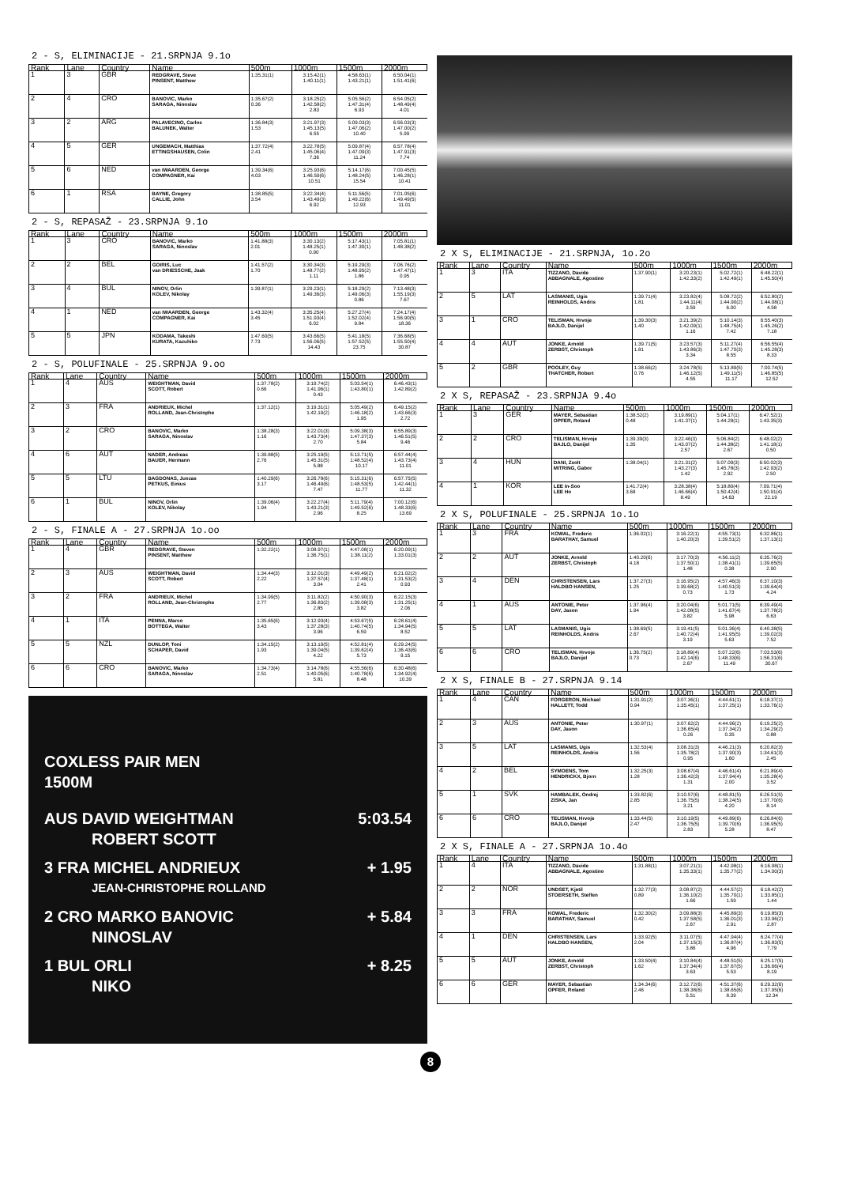2 - S, ELIMINACIJE - 21.SRPNJA 9.1o
| Rank | Lane | Country | Name | 500m | 1000m | 1500m | 2000m |
| --- | --- | --- | --- | --- | --- | --- | --- |
| 1 | 3 | GBR | REDGRAVE, Steve PINSENT, Matthew | 1:35.31(1) | 3:15.42(1) 1:40.11(1) | 4:58.63(1) 1:43.21(1) | 6:50.04(1) 1:51.41(6) |
| 2 | 4 | CRO | BANOVIC, Marko SARAGA, Ninoslav | 1:35.67(2) 0.36 | 3:18.25(2) 1:42.58(2) 2.83 | 5:05.56(2) 1:47.31(4) 6.93 | 6:54.05(2) 1:48.49(4) 4.01 |
| 3 | 2 | ARG | PALAVECINO, Carlos BALUNEK, Walter | 1:36.84(3) 1.53 | 3:21.97(3) 1:45.13(5) 6.55 | 5:09.03(3) 1:47.06(2) 10.40 | 6:56.03(3) 1:47.00(2) 5.99 |
| 4 | 5 | GER | UNGEMACH, Matthias ETTINGSHAUSEN, Colin | 1:37.72(4) 2.41 | 3:22.78(5) 1:45.06(4) 7.36 | 5:09.87(4) 1:47.09(3) 11.24 | 6:57.78(4) 1:47.91(3) 7.74 |
| 5 | 6 | NED | van IWAARDEN, George COMPAGNER, Kai | 1:39.34(6) 4.03 | 3:25.93(6) 1:46.59(6) 10.51 | 5:14.17(6) 1:48.24(5) 15.54 | 7:00.45(5) 1:46.28(1) 10.41 |
| 6 | 1 | RSA | BAYNE, Gregory CALLIE, John | 1:38.85(5) 3.54 | 3:22.34(4) 1:43.49(3) 6.92 | 5:11.56(5) 1:49.22(6) 12.93 | 7:01.05(6) 1:49.49(5) 11.01 |
2 - S, REPASAŽ - 23.SRPNJA 9.1o
| Rank | Lane | Country | Name | 500m | 1000m | 1500m | 2000m |
| --- | --- | --- | --- | --- | --- | --- | --- |
| 1 | 3 | CRO | BANOVIC, Marko SARAGA, Ninoslav | 1:41.88(3) 2.01 | 3:30.13(2) 1:48.25(1) 0.90 | 5:17.43(1) 1:47.30(1) | 7:05.81(1) 1:48.38(2) |
| 2 | 2 | BEL | GOIRIS, Luc van DRIESSCHE, Jaak | 1:41.57(2) 1.70 | 3:30.34(3) 1:48.77(2) 1.11 | 5:19.29(3) 1:48.95(2) 1.86 | 7:06.76(2) 1:47.47(1) 0.95 |
| 3 | 4 | BUL | NINOV, Orlin KOLEV, Nikolay | 1:39.87(1) | 3:29.23(1) 1:49.36(3) | 5:18.29(2) 1:49.06(3) 0.86 | 7:13.48(3) 1:55.19(3) 7.67 |
| 4 | 1 | NED | van IWAARDEN, George COMPAGNER, Kai | 1:43.32(4) 3.45 | 3:35.25(4) 1:51.93(4) 6.02 | 5:27.27(4) 1:52.02(4) 9.84 | 7:24.17(4) 1:56.90(5) 18.36 |
| 5 | 5 | JPN | KODAMA, Takeshi KURATA, Kazuhiko | 1:47.60(5) 7.73 | 3:43.66(5) 1:56.06(5) 14.43 | 5:41.18(5) 1:57.52(5) 23.75 | 7:36.68(5) 1:55.50(4) 30.87 |
2 - S, POLUFINALE - 25.SRPNJA 9.oo
| Rank | Lane | Country | Name | 500m | 1000m | 1500m | 2000m |
| --- | --- | --- | --- | --- | --- | --- | --- |
| 1 | 4 | AUS | WEIGHTMAN, David SCOTT, Robert | 1:37.78(2) 0.66 | 3:19.74(2) 1:41.96(1) 0.43 | 5:03.54(1) 1:43.80(1) | 6:46.43(1) 1:42.89(2) |
| 2 | 3 | FRA | ANDRIEUX, Michel ROLLAND, Jean-Christophe | 1:37.12(1) | 3:19.31(1) 1:42.19(2) | 5:05.49(2) 1:46.18(2) 1.95 | 6:49.15(2) 1:43.66(3) 2.72 |
| 3 | 2 | CRO | BANOVIC, Marko SARAGA, Ninoslav | 1:38.28(3) 1.16 | 3:22.01(3) 1:43.73(4) 2.70 | 5:09.38(3) 1:47.37(3) 5.84 | 6:55.89(3) 1:46.51(5) 9.46 |
| 4 | 6 | AUT | NADER, Andreas BAUER, Hermann | 1:39.88(5) 2.76 | 3:25.19(5) 1:45.31(5) 5.88 | 5:13.71(5) 1:48.52(4) 10.17 | 6:57.44(4) 1:43.73(4) 11.01 |
| 5 | 5 | LTU | BAGDONAS, Juozas PETKUS, Einius | 1:40.29(6) 3.17 | 3:26.78(6) 1:46.49(6) 7.47 | 5:15.31(6) 1:48.53(5) 11.77 | 6:57.75(5) 1:42.44(1) 11.32 |
| 6 | 1 | BUL | NINOV, Orlin KOLEV, Nikolay | 1:39.06(4) 1.94 | 3:22.27(4) 1:43.21(3) 2.96 | 5:11.79(4) 1:49.52(6) 8.25 | 7:00.12(6) 1:48.33(6) 13.69 |
2 - S, FINALE A - 27.SRPNJA 1o.oo
| Rank | Lane | Country | Name | 500m | 1000m | 1500m | 2000m |
| --- | --- | --- | --- | --- | --- | --- | --- |
| 1 | 4 | GBR | REDGRAVE, Steven PINSENT, Matthew | 1:32.22(1) | 3:08.97(1) 1:36.75(1) | 4:47.08(1) 1:38.11(2) | 6:20.09(1) 1:33.01(3) |
| 2 | 3 | AUS | WEIGHTMAN, David SCOTT, Robert | 1:34.44(3) 2.22 | 3:12.01(3) 1:37.57(4) 3.04 | 4:49.49(2) 1:37.48(1) 2.41 | 6:21.02(2) 1:31.53(2) 0.93 |
| 3 | 2 | FRA | ANDRIEUX, Michel ROLLAND, Jean-Christophe | 1:34.99(5) 2.77 | 3:11.82(2) 1:36.83(2) 2.85 | 4:50.90(3) 1:39.08(3) 3.82 | 6:22.15(3) 1:31.25(1) 2.06 |
| 4 | 1 | ITA | PENNA, Marco BOTTEGA, Walter | 1:35.65(6) 3.43 | 3:12.93(4) 1:37.28(3) 3.96 | 4:53.67(5) 1:40.74(5) 6.59 | 6:28.61(4) 1:34.94(5) 8.52 |
| 5 | 5 | NZL | DUNLOP, Toni SCHAPER, David | 1:34.15(2) 1.93 | 3:13.19(5) 1:39.04(5) 4.22 | 4:52.81(4) 1:39.62(4) 5.73 | 6:29.24(5) 1:36.43(6) 9.15 |
| 6 | 6 | CRO | BANOVIC, Marko SARAGA, Ninoslav | 1:34.73(4) 2.51 | 3:14.78(6) 1:40.05(6) 5.81 | 4:55.56(6) 1:40.78(6) 8.48 | 6:30.48(6) 1:34.92(4) 10.39 |
COXLESS PAIR MEN
1500M
AUS DAVID WEIGHTMAN 5:03.54
ROBERT SCOTT
3 FRA MICHEL ANDRIEUX + 1.95
JEAN-CHRISTOPHE ROLLAND
2 CRO MARKO BANOVIC + 5.84
NINOSLAV
1 BUL ORLI + 8.25
NIKO
2 X S, ELIMINACIJE - 21.SRPNJA, 1o.2o
| Rank | Lane | Country | Name | 500m | 1000m | 1500m | 2000m |
| --- | --- | --- | --- | --- | --- | --- | --- |
| 1 | 3 | ITA | TIZZANO, Davide ABBAGNALE, Agostino | 1:37.90(1) | 3:20.23(1) 1:42.33(2) | 5:02.72(1) 1:42.49(1) | 6:48.22(1) 1:45.50(4) |
| 2 | 5 | LAT | LASMANIS, Ugis REINHOLDS, Andris | 1:39.71(4) 1.81 | 3:23.82(4) 1:44.11(4) 3.59 | 5:08.72(2) 1:44.90(2) 6.00 | 6:52.80(2) 1:44.08(1) 4.58 |
| 3 | 1 | CRO | TELISMAN, Hrvoje BAJLO, Danijel | 1:39.30(3) 1.40 | 3:21.39(2) 1:42.09(1) 1.16 | 5:10.14(3) 1:48.75(4) 7.42 | 6:55.40(3) 1:45.26(2) 7.18 |
| 4 | 4 | AUT | JONKE, Arnold ZERBST, Christoph | 1:39.71(5) 1.81 | 3:23.57(3) 1:43.86(3) 3.34 | 5:11.27(4) 1:47.70(3) 8.55 | 6:56.55(4) 1:45.28(3) 8.33 |
| 5 | 2 | GBR | POOLEY, Guy THATCHER, Robert | 1:38.66(2) 0.76 | 3:24.78(5) 1:46.12(5) 4.55 | 5:13.89(5) 1:49.11(5) 11.17 | 7:00.74(5) 1:46.85(5) 12.52 |
2 X S, REPASAŽ - 23.SRPNJA 9.4o
| Rank | Lane | Country | Name | 500m | 1000m | 1500m | 2000m |
| --- | --- | --- | --- | --- | --- | --- | --- |
| 1 | 3 | GER | MAYER, Sebastian OPFER, Roland | 1:38.52(2) 0.48 | 3:19.89(1) 1:41.37(1) | 5:04.17(1) 1:44.28(1) | 6:47.52(1) 1:43.35(3) |
| 2 | 2 | CRO | TELISMAN, Hrvoje BAJLO, Danijel | 1:39.39(3) 1.35 | 3:22.46(3) 1:43.07(2) 2.57 | 5:06.84(2) 1:44.38(2) 2.67 | 6:48.02(2) 1:41.18(1) 0.50 |
| 3 | 4 | HUN | DANI, Zsolt MITRING, Gabor | 1:38.04(1) | 3:21.31(2) 1:43.27(3) 1.42 | 5:07.09(3) 1:45.78(3) 2.92 | 6:50.02(3) 1:42.93(2) 2.50 |
| 4 | 1 | KOR | LEE In-Soo LEE Ho | 1:41.72(4) 3.68 | 3:28.38(4) 1:46.66(4) 8.49 | 5:18.80(4) 1:50.42(4) 14.63 | 7:09.71(4) 1:50.91(4) 22.19 |
2 X S, POLUFINALE - 25.SRPNJA 1o.1o
| Rank | Lane | Country | Name | 500m | 1000m | 1500m | 2000m |
| --- | --- | --- | --- | --- | --- | --- | --- |
| 1 | 3 | FRA | KOWAL, Frederic BARATHAY, Samuel | 1:36.02(1) | 3:16.22(1) 1:40.20(3) | 4:55.73(1) 1:39.51(2) | 6:32.86(1) 1:37.13(1) |
| 2 | 2 | AUT | JONKE, Arnold ZERBST, Christoph | 1:40.20(6) 4.18 | 3:17.70(3) 1:37.50(1) 1.48 | 4:56.11(2) 1:38.41(1) 0.38 | 6:35.76(2) 1:39.65(5) 2.90 |
| 3 | 4 | DEN | CHRISTENSEN, Lars HALDBO HANSEN, | 1:37.27(3) 1.25 | 3:16.95(2) 1:39.68(2) 0.73 | 4:57.46(3) 1:40.51(3) 1.73 | 6:37.10(3) 1:39.64(4) 4.24 |
| 4 | 1 | AUS | ANTONIE, Peter DAY, Jason | 1:37.96(4) 1.94 | 3:20.04(6) 1:42.08(5) 3.82 | 5:01.71(5) 1:41.67(4) 5.98 | 6:39.49(4) 1:37.78(2) 6.63 |
| 5 | 5 | LAT | LASMANIS, Ugis REINHOLDS, Andris | 1:38.69(5) 2.67 | 3:19.41(5) 1:40.72(4) 3.19 | 5:01.36(4) 1:41.95(5) 5.63 | 6:40.38(5) 1:39.02(3) 7.52 |
| 6 | 6 | CRO | TELISMAN, Hrvoje BAJLO, Danijel | 1:36.75(2) 0.73 | 3:18.89(4) 1:42.14(6) 2.67 | 5:07.22(6) 1:48.33(6) 11.49 | 7:03.53(6) 1:56.31(6) 30.67 |
2 X S, FINALE B - 27.SRPNJA 9.14
| Rank | Lane | Country | Name | 500m | 1000m | 1500m | 2000m |
| --- | --- | --- | --- | --- | --- | --- | --- |
| 1 | 4 | CAN | FORGERON, Michael HALLETT, Todd | 1:31.91(2) 0.94 | 3:07.36(1) 1:35.45(1) | 4:44.61(1) 1:37.25(1) | 6:18.37(1) 1:33.76(1) |
| 2 | 3 | AUS | ANTONIE, Peter DAY, Jason | 1:30.97(1) | 3:07.62(2) 1:36.65(4) 0.26 | 4:44.96(2) 1:37.34(2) 0.35 | 6:19.25(2) 1:34.29(2) 0.88 |
| 3 | 5 | LAT | LASMANIS, Ugis REINHOLDS, Andris | 1:32.53(4) 1.56 | 3:08.31(3) 1:35.78(2) 0.95 | 4:46.21(3) 1:37.90(3) 1.60 | 6:20.82(3) 1:34.61(3) 2.45 |
| 4 | 2 | BEL | SYMOENS, Tom HENDRICKX, Bjorn | 1:32.25(3) 1.28 | 3:08.67(4) 1:36.42(3) 1.31 | 4:46.61(4) 1:37.94(4) 2.00 | 6:21.89(4) 1:35.28(4) 3.52 |
| 5 | 1 | SVK | HAMBALEK, Ondrej ZISKA, Jan | 1:33.82(6) 2.85 | 3:10.57(6) 1:36.75(5) 3.21 | 4:48.81(5) 1:38.24(5) 4.20 | 6:26.51(5) 1:37.70(6) 8.14 |
| 6 | 6 | CRO | TELISMAN, Hrvoje BAJLO, Danijel | 1:33.44(5) 2.47 | 3:10.19(5) 1:36.75(5) 2.83 | 4:49.89(6) 1:39.70(6) 5.28 | 6:26.84(6) 1:36.95(5) 8.47 |
2 X S, FINALE A - 27.SRPNJA 1o.4o
| Rank | Lane | Country | Name | 500m | 1000m | 1500m | 2000m |
| --- | --- | --- | --- | --- | --- | --- | --- |
| 1 | 4 | ITA | TIZZANO, Davide ABBAGNALE, Agostino | 1:31.88(1) | 3:07.21(1) 1:35.33(1) | 4:42.98(1) 1:35.77(2) | 6:16.98(1) 1:34.00(3) |
| 2 | 2 | NOR | UNDSET, Kjetil STOERSETH, Steffen | 1:32.77(3) 0.89 | 3:08.87(2) 1:36.10(2) 1.66 | 4:44.57(2) 1:35.70(1) 1.59 | 6:18.42(2) 1:33.85(1) 1.44 |
| 3 | 3 | FRA | KOWAL, Frederic BARATHAY, Samuel | 1:32.30(2) 0.42 | 3:09.88(3) 1:37.58(5) 2.67 | 4:45.89(3) 1:36.01(3) 2.91 | 6:19.85(3) 1:33.96(2) 2.87 |
| 4 | 1 | DEN | CHRISTENSEN, Lars HALDBO HANSEN, | 1:33.92(5) 2.04 | 3:11.07(5) 1:37.15(3) 3.86 | 4:47.94(4) 1:36.87(4) 4.96 | 6:24.77(4) 1:36.83(5) 7.79 |
| 5 | 5 | AUT | JONKE, Arnold ZERBST, Christoph | 1:33.50(4) 1.62 | 3:10.84(4) 1:37.34(4) 3.63 | 4:48.51(5) 1:37.67(5) 5.53 | 6:25.17(5) 1:36.66(4) 8.19 |
| 6 | 6 | GER | MAYER, Sebastian OPFER, Roland | 1:34.34(6) 2.46 | 3:12.72(6) 1:38.38(6) 5.51 | 4:51.37(6) 1:38.65(6) 8.39 | 6:29.32(6) 1:37.95(6) 12.34 |
8